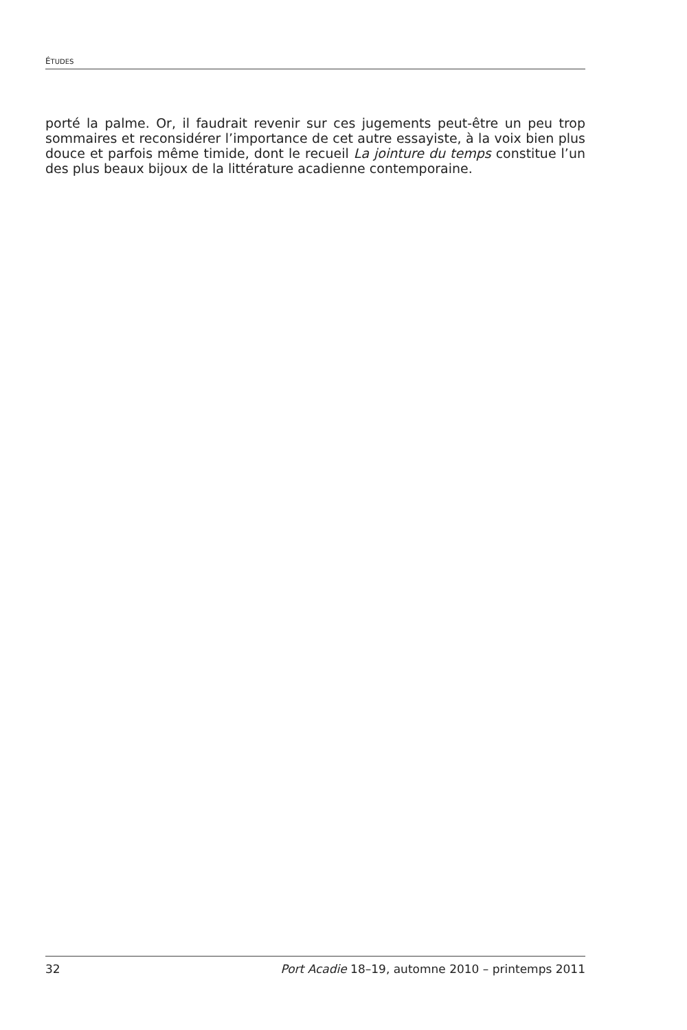ÉTUDES
porté la palme. Or, il faudrait revenir sur ces jugements peut-être un peu trop sommaires et reconsidérer l’importance de cet autre essayiste, à la voix bien plus douce et parfois même timide, dont le recueil La jointure du temps constitue l’un des plus beaux bijoux de la littérature acadienne contemporaine.
32 Port Acadie 18–19, automne 2010 – printemps 2011